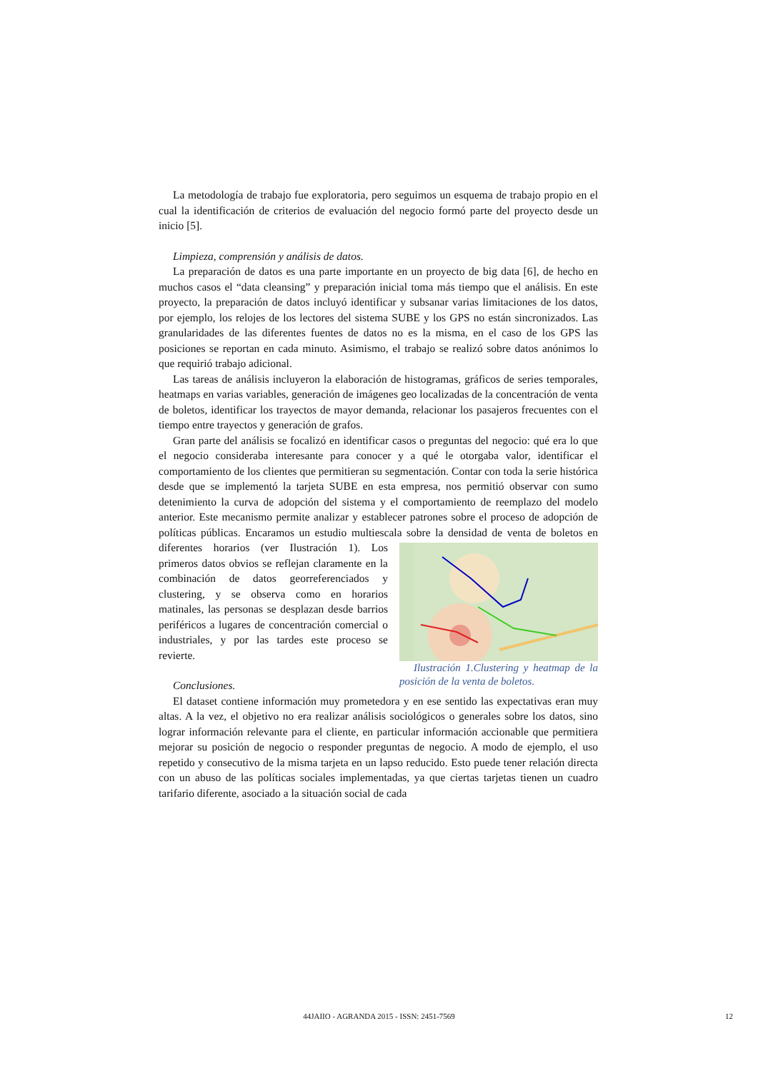La metodología de trabajo fue exploratoria, pero seguimos un esquema de trabajo propio en el cual la identificación de criterios de evaluación del negocio formó parte del proyecto desde un inicio [5].
Limpieza, comprensión y análisis de datos.
La preparación de datos es una parte importante en un proyecto de big data [6], de hecho en muchos casos el “data cleansing” y preparación inicial toma más tiempo que el análisis. En este proyecto, la preparación de datos incluyó identificar y subsanar varias limitaciones de los datos, por ejemplo, los relojes de los lectores del sistema SUBE y los GPS no están sincronizados. Las granularidades de las diferentes fuentes de datos no es la misma, en el caso de los GPS las posiciones se reportan en cada minuto. Asimismo, el trabajo se realizó sobre datos anónimos lo que requirió trabajo adicional.
Las tareas de análisis incluyeron la elaboración de histogramas, gráficos de series temporales, heatmaps en varias variables, generación de imágenes geo localizadas de la concentración de venta de boletos, identificar los trayectos de mayor demanda, relacionar los pasajeros frecuentes con el tiempo entre trayectos y generación de grafos.
Gran parte del análisis se focalizó en identificar casos o preguntas del negocio: qué era lo que el negocio consideraba interesante para conocer y a qué le otorgaba valor, identificar el comportamiento de los clientes que permitieran su segmentación. Contar con toda la serie histórica desde que se implementó la tarjeta SUBE en esta empresa, nos permitió observar con sumo detenimiento la curva de adopción del sistema y el comportamiento de reemplazo del modelo anterior. Este mecanismo permite analizar y establecer patrones sobre el proceso de adopción de políticas públicas. Encaramos un estudio multiescala sobre la densidad de venta de boletos en diferentes horarios Ilustración 1.Clustering y heatmap de la posición de la venta de boletos. (ver Ilustración 1). Los primeros datos obvios se reflejan claramente en la combinación de datos georreferenciados y clustering, y se observa como en horarios matinales, las personas se desplazan desde barrios periféricos a lugares de concentración comercial o industriales, y por las tardes este proceso se revierte.
Conclusiones.
El dataset contiene información muy prometedora y en ese sentido las expectativas eran muy altas. A la vez, el objetivo no era realizar análisis sociológicos o generales sobre los datos, sino lograr información relevante para el cliente, en particular información accionable que permitiera mejorar su posición de negocio o responder preguntas de negocio. A modo de ejemplo, el uso repetido y consecutivo de la misma tarjeta en un lapso reducido. Esto puede tener relación directa con un abuso de las políticas sociales implementadas, ya que ciertas tarjetas tienen un cuadro tarifario diferente, asociado a la situación social de cada
44JAIIO - AGRANDA 2015 - ISSN: 2451-7569 12